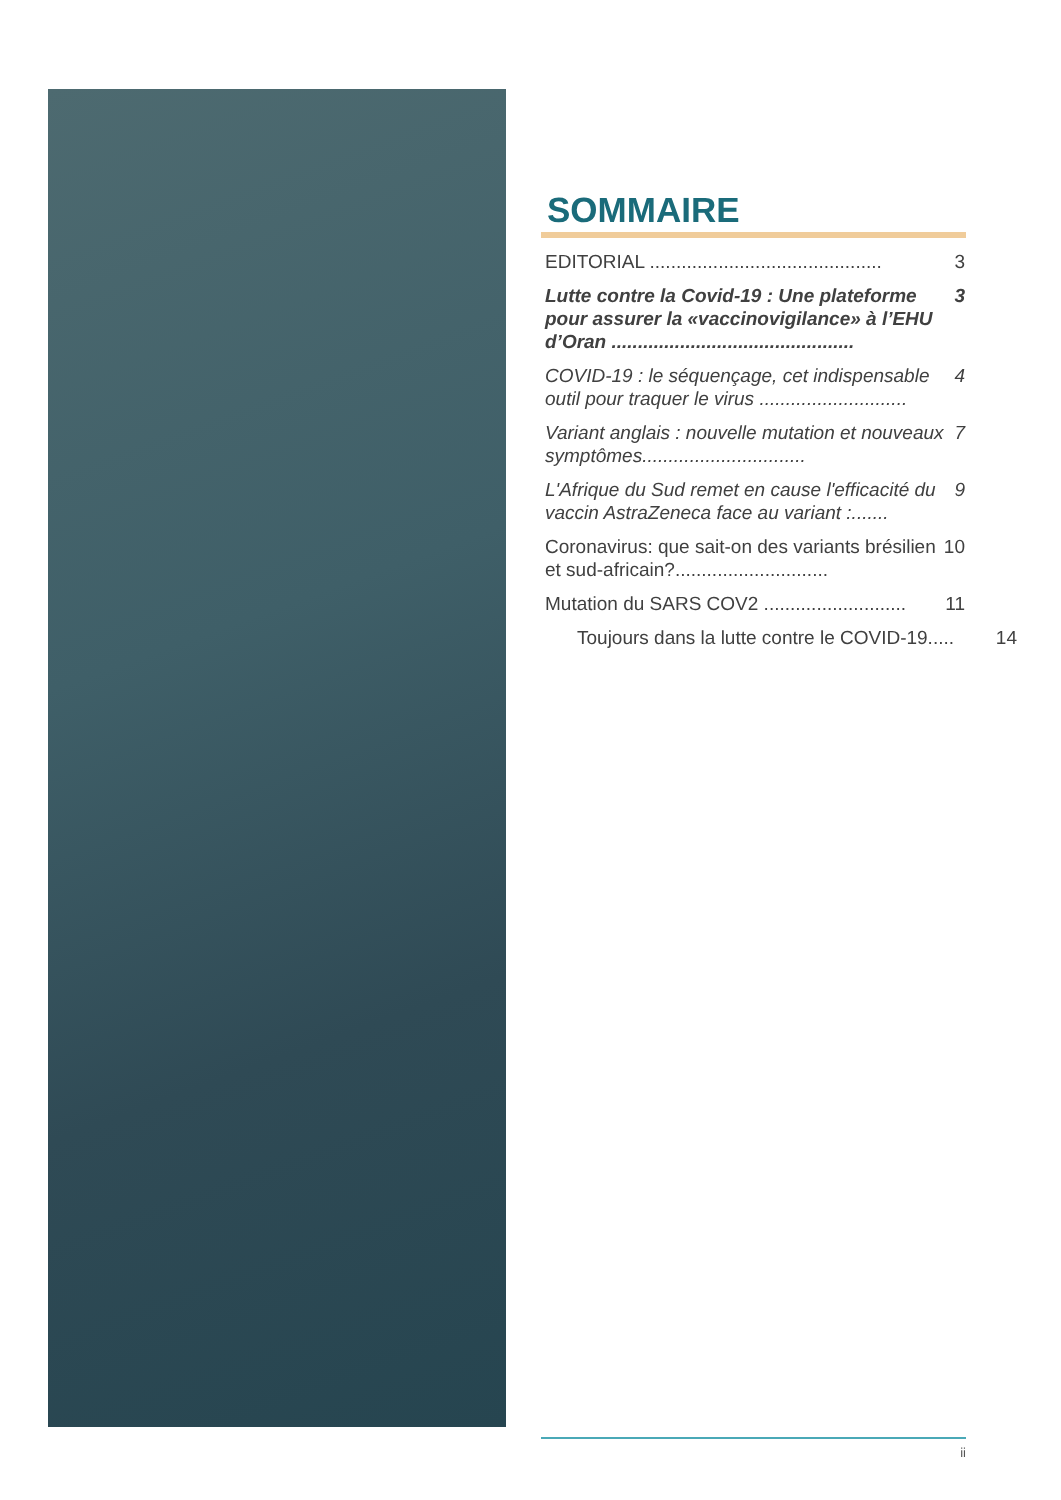SOMMAIRE
EDITORIAL ............................................ 3
Lutte contre la Covid-19 : Une plateforme pour assurer la «vaccinovigilance» à l’EHU d’Oran .............................................. 3
COVID-19 : le séquençage, cet indispensable outil pour traquer le virus ............................ 4
Variant anglais : nouvelle mutation et nouveaux symptômes............................... 7
L'Afrique du Sud remet en cause l'efficacité du vaccin AstraZeneca face au variant :....... 9
Coronavirus: que sait-on des variants brésilien et sud-africain?............................. 10
Mutation du SARS COV2 ........................... 11
Toujours dans la lutte contre le COVID-19..... 14
ii